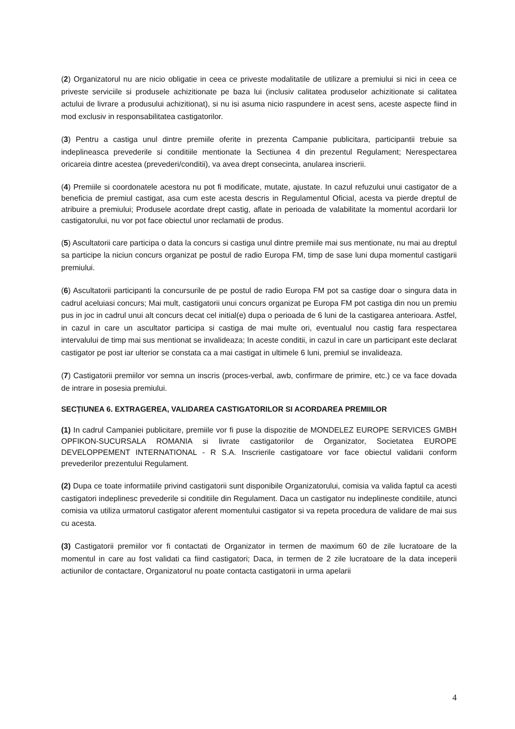(2) Organizatorul nu are nicio obligatie in ceea ce priveste modalitatile de utilizare a premiului si nici in ceea ce priveste serviciile si produsele achizitionate pe baza lui (inclusiv calitatea produselor achizitionate si calitatea actului de livrare a produsului achizitionat), si nu isi asuma nicio raspundere in acest sens, aceste aspecte fiind in mod exclusiv in responsabilitatea castigatorilor.
(3) Pentru a castiga unul dintre premiile oferite in prezenta Campanie publicitara, participantii trebuie sa indeplineasca prevederile si conditiile mentionate la Sectiunea 4 din prezentul Regulament; Nerespectarea oricareia dintre acestea (prevederi/conditii), va avea drept consecinta, anularea inscrierii.
(4) Premiile si coordonatele acestora nu pot fi modificate, mutate, ajustate. In cazul refuzului unui castigator de a beneficia de premiul castigat, asa cum este acesta descris in Regulamentul Oficial, acesta va pierde dreptul de atribuire a premiului; Produsele acordate drept castig, aflate in perioada de valabilitate la momentul acordarii lor castigatorului, nu vor pot face obiectul unor reclamatii de produs.
(5) Ascultatorii care participa o data la concurs si castiga unul dintre premiile mai sus mentionate, nu mai au dreptul sa participe la niciun concurs organizat pe postul de radio Europa FM, timp de sase luni dupa momentul castigarii premiului.
(6) Ascultatorii participanti la concursurile de pe postul de radio Europa FM pot sa castige doar o singura data in cadrul aceluiasi concurs; Mai mult, castigatorii unui concurs organizat pe Europa FM pot castiga din nou un premiu pus in joc in cadrul unui alt concurs decat cel initial(e) dupa o perioada de 6 luni de la castigarea anterioara. Astfel, in cazul in care un ascultator participa si castiga de mai multe ori, eventualul nou castig fara respectarea intervalului de timp mai sus mentionat se invalideaza; In aceste conditii, in cazul in care un participant este declarat castigator pe post iar ulterior se constata ca a mai castigat in ultimele 6 luni, premiul se invalideaza.
(7) Castigatorii premiilor vor semna un inscris (proces-verbal, awb, confirmare de primire, etc.) ce va face dovada de intrare in posesia premiului.
SECȚIUNEA 6. EXTRAGEREA, VALIDAREA CASTIGATORILOR SI ACORDAREA PREMIILOR
(1) In cadrul Campaniei publicitare, premiile vor fi puse la dispozitie de MONDELEZ EUROPE SERVICES GMBH OPFIKON-SUCURSALA ROMANIA si livrate castigatorilor de Organizator, Societatea EUROPE DEVELOPPEMENT INTERNATIONAL - R S.A. Inscrierile castigatoare vor face obiectul validarii conform prevederilor prezentului Regulament.
(2) Dupa ce toate informatiile privind castigatorii sunt disponibile Organizatorului, comisia va valida faptul ca acesti castigatori indeplinesc prevederile si conditiile din Regulament. Daca un castigator nu indeplineste conditiile, atunci comisia va utiliza urmatorul castigator aferent momentului castigator si va repeta procedura de validare de mai sus cu acesta.
(3) Castigatorii premiilor vor fi contactati de Organizator in termen de maximum 60 de zile lucratoare de la momentul in care au fost validati ca fiind castigatori; Daca, in termen de 2 zile lucratoare de la data inceperii actiunilor de contactare, Organizatorul nu poate contacta castigatorii in urma apelarii
4